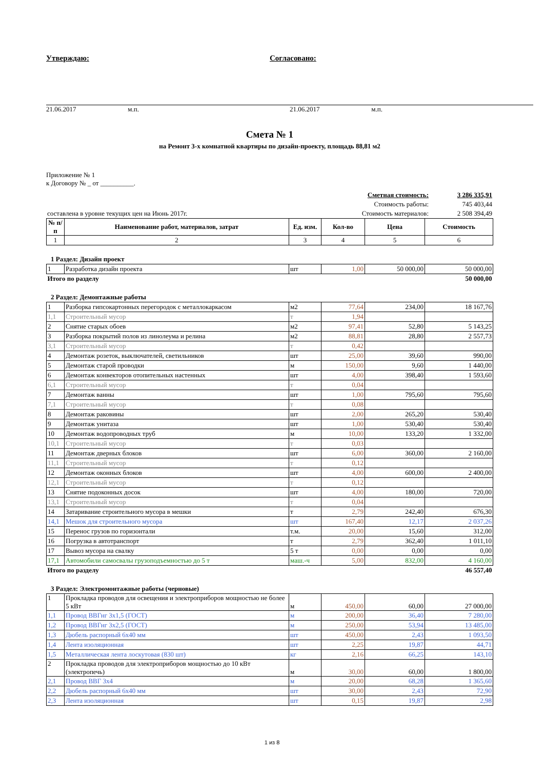Утверждаю: Согласовано:
21.06.2017 м.п. 21.06.2017 м.п.
Смета № 1
на Ремонт 3-х комнатной квартиры по дизайн-проекту, площадь 88,81 м2
Приложение № 1
к Договору № _ от __________.
| | Сметная стоимость: | 3 286 335,91 |
| | Стоимость работы: | 745 403,44 |
| составлена в уровне текущих цен на Июнь 2017г. | Стоимость материалов: | 2 508 394,49 |
| № п/п | Наименование работ, материалов, затрат | Ед. изм. | Кол-во | Цена | Стоимость |
| --- | --- | --- | --- | --- | --- |
| 1 | 2 | 3 | 4 | 5 | 6 |
| 1 Раздел: Дизайн проект | | | | | |
| 1 | Разработка дизайн проекта | шт | 1,00 | 50 000,00 | 50 000,00 |
| Итого по разделу | | | | | 50 000,00 |
| 2 Раздел: Демонтажные работы | | | | | |
| 1 | Разборка гипсокартонных перегородок с металлокаркасом | м2 | 77,64 | 234,00 | 18 167,76 |
| 1,1 | Строительный мусор | т | 1,94 | | |
| 2 | Снятие старых обоев | м2 | 97,41 | 52,80 | 5 143,25 |
| 3 | Разборка покрытий полов из линолеума и релина | м2 | 88,81 | 28,80 | 2 557,73 |
| 3,1 | Строительный мусор | т | 0,42 | | |
| 4 | Демонтаж розеток, выключателей, светильников | шт | 25,00 | 39,60 | 990,00 |
| 5 | Демонтаж старой проводки | м | 150,00 | 9,60 | 1 440,00 |
| 6 | Демонтаж конвекторов отопительных настенных | шт | 4,00 | 398,40 | 1 593,60 |
| 6,1 | Строительный мусор | т | 0,04 | | |
| 7 | Демонтаж ванны | шт | 1,00 | 795,60 | 795,60 |
| 7,1 | Строительный мусор | т | 0,08 | | |
| 8 | Демонтаж раковины | шт | 2,00 | 265,20 | 530,40 |
| 9 | Демонтаж унитаза | шт | 1,00 | 530,40 | 530,40 |
| 10 | Демонтаж водопроводных труб | м | 10,00 | 133,20 | 1 332,00 |
| 10,1 | Строительный мусор | т | 0,03 | | |
| 11 | Демонтаж дверных блоков | шт | 6,00 | 360,00 | 2 160,00 |
| 11,1 | Строительный мусор | т | 0,12 | | |
| 12 | Демонтаж оконных блоков | шт | 4,00 | 600,00 | 2 400,00 |
| 12,1 | Строительный мусор | т | 0,12 | | |
| 13 | Снятие подоконных досок | шт | 4,00 | 180,00 | 720,00 |
| 13,1 | Строительный мусор | т | 0,04 | | |
| 14 | Затаривание строительного мусора в мешки | т | 2,79 | 242,40 | 676,30 |
| 14,1 | Мешок для строительного мусора | шт | 167,40 | 12,17 | 2 037,26 |
| 15 | Перенос грузов по горизонтали | т.м. | 20,00 | 15,60 | 312,00 |
| 16 | Погрузка в автотранспорт | т | 2,79 | 362,40 | 1 011,10 |
| 17 | Вывоз мусора на свалку | 5 т | 0,00 | 0,00 | 0,00 |
| 17,1 | Автомобили самосвалы грузоподъемностью до 5 т | маш.-ч | 5,00 | 832,00 | 4 160,00 |
| Итого по разделу | | | | | 46 557,40 |
| 3 Раздел: Электромонтажные работы (черновые) | | | | | |
| 1 | Прокладка проводов для освещения и электроприборов мощностью не более 5 кВт | м | 450,00 | 60,00 | 27 000,00 |
| 1,1 | Провод ВВГнг 3х1,5 (ГОСТ) | м | 200,00 | 36,40 | 7 280,00 |
| 1,2 | Провод ВВГнг 3х2,5 (ГОСТ) | м | 250,00 | 53,94 | 13 485,00 |
| 1,3 | Дюбель распорный 6х40 мм | шт | 450,00 | 2,43 | 1 093,50 |
| 1,4 | Лента изоляционная | шт | 2,25 | 19,87 | 44,71 |
| 1,5 | Металлическая лента лоскутовая (830 шт) | кг | 2,16 | 66,25 | 143,10 |
| 2 | Прокладка проводов для электроприборов мощностью до 10 кВт (электропечь) | м | 30,00 | 60,00 | 1 800,00 |
| 2,1 | Провод ВВГ 3х4 | м | 20,00 | 68,28 | 1 365,60 |
| 2,2 | Дюбель распорный 6х40 мм | шт | 30,00 | 2,43 | 72,90 |
| 2,3 | Лента изоляционная | шт | 0,15 | 19,87 | 2,98 |
1 из 8